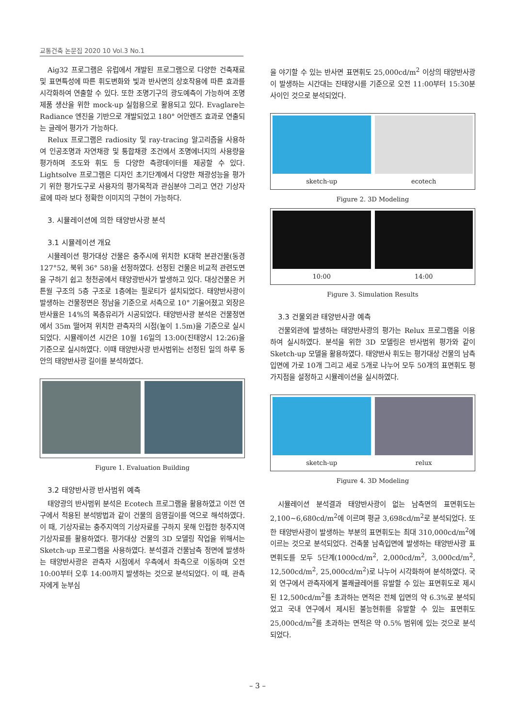교통건축 논문집 2020 10 Vol.3 No.1
Aig32 프로그램은 유럽에서 개발된 프로그램으로 다양한 건축재료 및 표면특성에 따른 휘도변화와 빛과 반사면의 상호작용에 따른 효과를 시각화하여 연출할 수 있다. 또한 조명기구의 광도예측이 가능하여 조명제품 생산을 위한 mock-up 실험용으로 활용되고 있다. Evaglare는 Radiance 엔진을 기반으로 개발되었고 180° 어안렌즈 효과로 연출되는 글레어 평가가 가능하다.
Relux 프로그램은 radiosity 및 ray-tracing 알고리즘을 사용하여 인공조명과 자연채광 및 통합채광 조건에서 조명에너지의 사용량을 평가하며 조도와 휘도 등 다양한 측광데이터를 제공할 수 있다. Lightsolve 프로그램은 디자인 초기단계에서 다양한 채광성능을 평가기 위한 평가도구로 사용자의 평가목적과 관심분야 그리고 연간 기상자료에 따라 보다 정확한 이미지의 구현이 가능하다.
3. 시뮬레이션에 의한 태양반사광 분석
3.1 시뮬레이션 개요
시뮬레이션 평가대상 건물은 충주시에 위치한 K대학 본관건물(동경 127°52, 북위 36° 58)을 선정하였다. 선정된 건물은 비교적 관련도면을 구하기 쉽고 청천공에서 태양광반사가 발생하고 있다. 대상건물은 커튼월 구조의 5층 구조로 1층에는 필로티가 설치되었다. 태양반사광이 발생하는 건물정면은 정남을 기준으로 서측으로 10° 기울어졌고 외장은 반사율은 14%의 복층유리가 시공되었다. 태양반사광 분석은 건물정면에서 35m 떨어져 위치한 관측자의 시점(높이 1.5m)을 기준으로 실시되었다. 시뮬레이션 시간은 10월 16일의 13:00(진태양시 12:26)을 기준으로 실시하였다. 이때 태양반사광 반사범위는 선정된 일의 하루 동안의 태양반사광 길이를 분석하였다.
Figure 1. Evaluation Building
3.2 태양반사광 반사범위 예측
태양광의 반사범위 분석은 Ecotech 프로그램을 활용하였고 이전 연구에서 적용된 분석방법과 같이 건물의 음영길이를 역으로 해석하였다. 이 때, 기상자료는 충주지역의 기상자료를 구하지 못해 인접한 청주지역 기상자료를 활용하였다. 평가대상 건물의 3D 모델링 작업을 위해서는 Sketch-up 프로그램을 사용하였다. 분석결과 건물남측 정면에 발생하는 태양반사광은 관측자 시점에서 우측에서 좌측으로 이동하며 오전 10:00부터 오후 14:00까지 발생하는 것으로 분석되었다. 이 때, 관측자에게 눈부심
을 야기할 수 있는 반사면 표면휘도 25,000cd/m<sup>2</sup> 이상의 태양반사광이 발생하는 시간대는 진태양시를 기준으로 오전 11:00부터 15:30분 사이인 것으로 분석되었다.
sketch-up ecotech
Figure 2. 3D Modeling
10:00 14:00
Figure 3. Simulation Results
3.3 건물외관 태양반사광 예측
건물외관에 발생하는 태양반사광의 평가는 Relux 프로그램을 이용하여 실시하였다. 분석을 위한 3D 모델링은 반사범위 평가와 같이 Sketch-up 모델을 활용하였다. 태양반사 휘도는 평가대상 건물의 남측입면에 가로 10개 그리고 세로 5개로 나누어 모두 50개의 표면휘도 평가지점을 설정하고 시뮬레이션을 실시하였다.
sketch-up relux
Figure 4. 3D Modeling
시뮬레이션 분석결과 태양반사광이 없는 남측면의 표면휘도는 2,100~6,680cd/m<sup>2</sup>에 이르며 평균 3,698cd/m<sup>2</sup>로 분석되었다. 또한 태양반사광이 발생하는 부분의 표면휘도는 최대 310,000cd/m<sup>2</sup>에 이르는 것으로 분석되었다. 건축물 남측입면에 발생하는 태양반사광 표면휘도를 모두 5단계(1000cd/m<sup>2</sup>, 2,000cd/m<sup>2</sup>, 3,000cd/m<sup>2</sup>, 12,500cd/m<sup>2</sup>, 25,000cd/m<sup>2</sup>)로 나누어 시각화하여 분석하였다. 국외 연구에서 관측자에게 불쾌글레어를 유발할 수 있는 표면휘도로 제시된 12,500cd/m<sup>2</sup>를 초과하는 면적은 전체 입면의 약 6.3%로 분석되었고 국내 연구에서 제시된 불능현휘를 유발할 수 있는 표면휘도 25,000cd/m<sup>2</sup>를 초과하는 면적은 약 0.5% 범위에 있는 것으로 분석되었다.
– 3 –